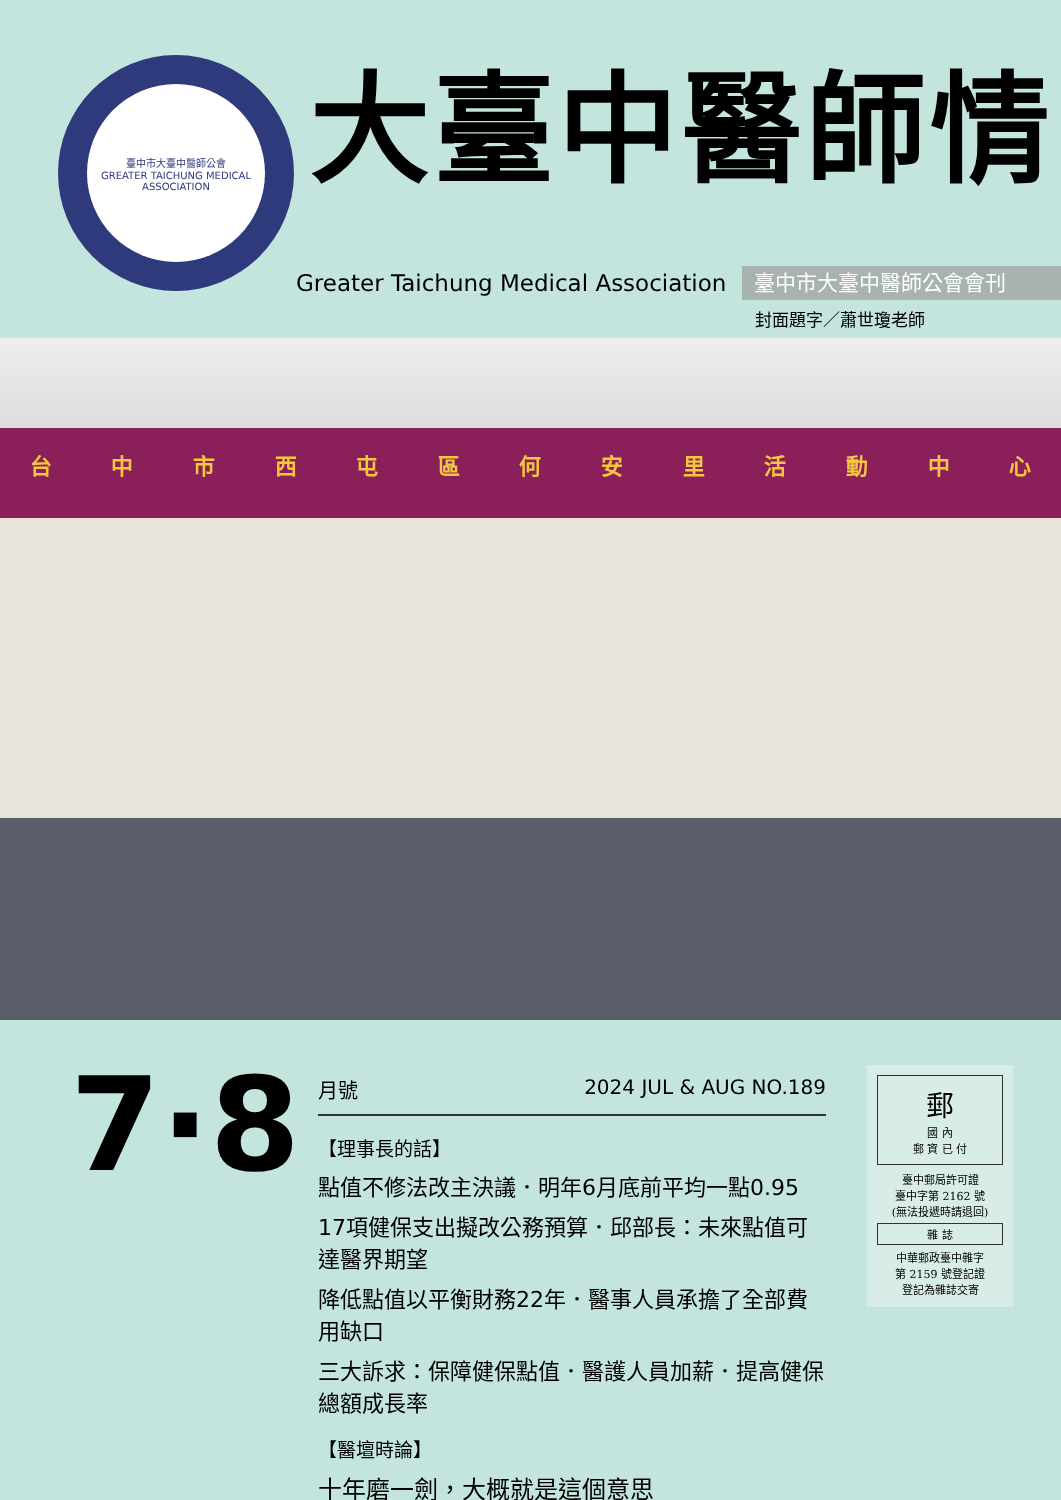臺中市大臺中醫師公會
GREATER TAICHUNG MEDICAL ASSOCIATION
大臺中醫師情
Greater Taichung Medical Association
臺中市大臺中醫師公會會刊
封面題字／蕭世瓊老師
台中市西屯區何安里活動中心
7·8
月號 2024 JUL & AUG NO.189
【理事長的話】
點值不修法改主決議．明年6月底前平均一點0.95
17項健保支出擬改公務預算．邱部長：未來點值可達醫界期望
降低點值以平衡財務22年．醫事人員承擔了全部費用缺口
三大訴求：保障健保點值．醫護人員加薪．提高健保總額成長率
【醫壇時論】
十年磨一劍，大概就是這個意思
郵
國 內
郵 資 已 付
臺中郵局許可證
臺中字第 2162 號
(無法投遞時請退回)
雜 誌
中華郵政臺中雜字
第 2159 號登記證
登記為雜誌交寄